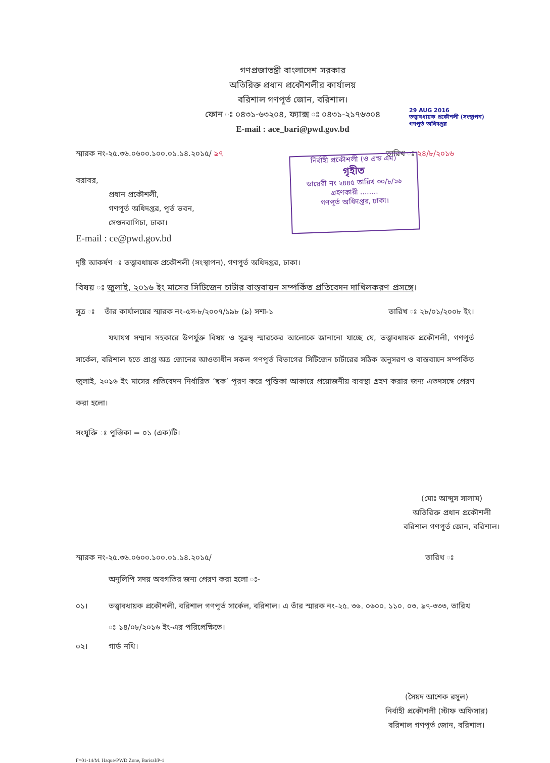গণপ্রজাতন্ত্রী বাংলাদেশ সরকার
অতিরিক্ত প্রধান প্রকৌশলীর কার্যালয়
বরিশাল গণপূর্ত জোন, বরিশাল।
ফোন ঃ ০৪৩১-৬৩২০৪, ফ্যাক্স ঃ ০৪৩১-২১৭৬৩০৪
E-mail : ace_bari@pwd.gov.bd
29 AUG 2016
তত্ত্বাবধায়ক প্রকৌশলী (সংস্থাপন)
গণপূর্ত অধিদপ্তর
স্মারক নং-২৫.৩৬.০৬০০.১০০.০১.১৪.২০১৫/ ৯৭ তারিখ ঃ ২৪/৮/২০১৬
নির্বাহী প্রকৌশলী (ও এন্ড এম)
গৃহীত
ডায়েরী নং ২৪৪৫ তারিখ ৩০/৮/১৬
গ্রহণকারী ........
গণপূর্ত অধিদপ্তর, ঢাকা।
বরাবর,
প্রধান প্রকৌশলী,
গণপূর্ত অধিদপ্তর, পূর্ত ভবন,
সেগুনবাগিচা, ঢাকা।
E-mail : ce@pwd.gov.bd
দৃষ্টি আকর্ষণ ঃ তত্ত্বাবধায়ক প্রকৌশলী (সংস্থাপন), গণপূর্ত অধিদপ্তর, ঢাকা।
বিষয় ঃ জুলাই, ২০১৬ ইং মাসের সিটিজেন চার্টার বাস্তবায়ন সম্পর্কিত প্রতিবেদন দাখিলকরণ প্রসঙ্গে।
সূত্র ঃ তাঁর কার্যালয়ের স্মারক নং-৫স-৮/২০০৭/১৯৮ (৯) সশা-১ তারিখ ঃ ২৮/০১/২০০৮ ইং।
যথাযথ সম্মান সহকারে উপর্যুক্ত বিষয় ও সূত্রস্থ স্মারকের আলোকে জানানো যাচ্ছে যে, তত্ত্বাবধায়ক প্রকৌশলী, গণপূর্ত সার্কেল, বরিশাল হতে প্রাপ্ত অত্র জোনের আওতাধীন সকল গণপূর্ত বিভাগের সিটিজেন চার্টারের সঠিক অনুসরণ ও বাস্তবায়ন সম্পর্কিত জুলাই, ২০১৬ ইং মাসের প্রতিবেদন নির্ধারিত ‘ছক’ পূরণ করে পুস্তিকা আকারে প্রয়োজনীয় ব্যবস্থা গ্রহণ করার জন্য এতদসঙ্গে প্রেরণ করা হলো।
সংযুক্তি ঃ পুস্তিকা = ০১ (এক)টি।
(মোঃ আব্দুস সালাম)
অতিরিক্ত প্রধান প্রকৌশলী
বরিশাল গণপূর্ত জোন, বরিশাল।
স্মারক নং-২৫.৩৬.০৬০০.১০০.০১.১৪.২০১৫/ তারিখ ঃ
অনুলিপি সদয় অবগতির জন্য প্রেরণ করা হলো ঃ-
০১। তত্ত্বাবধায়ক প্রকৌশলী, বরিশাল গণপূর্ত সার্কেল, বরিশাল। এ তাঁর স্মারক নং-২৫. ৩৬. ০৬০০. ১১০. ০৩. ৯৭-৩৩৩, তারিখ ঃ ১৪/০৮/২০১৬ ইং-এর পরিপ্রেক্ষিতে।
০২। গার্ড নথি।
(সৈয়দ আশেক রসুল)
নির্বাহী প্রকৌশলী (স্টাফ অফিসার)
বরিশাল গণপূর্ত জোন, বরিশাল।
F=01-14/M. Haque/PWD Zone, Barisal/P-1